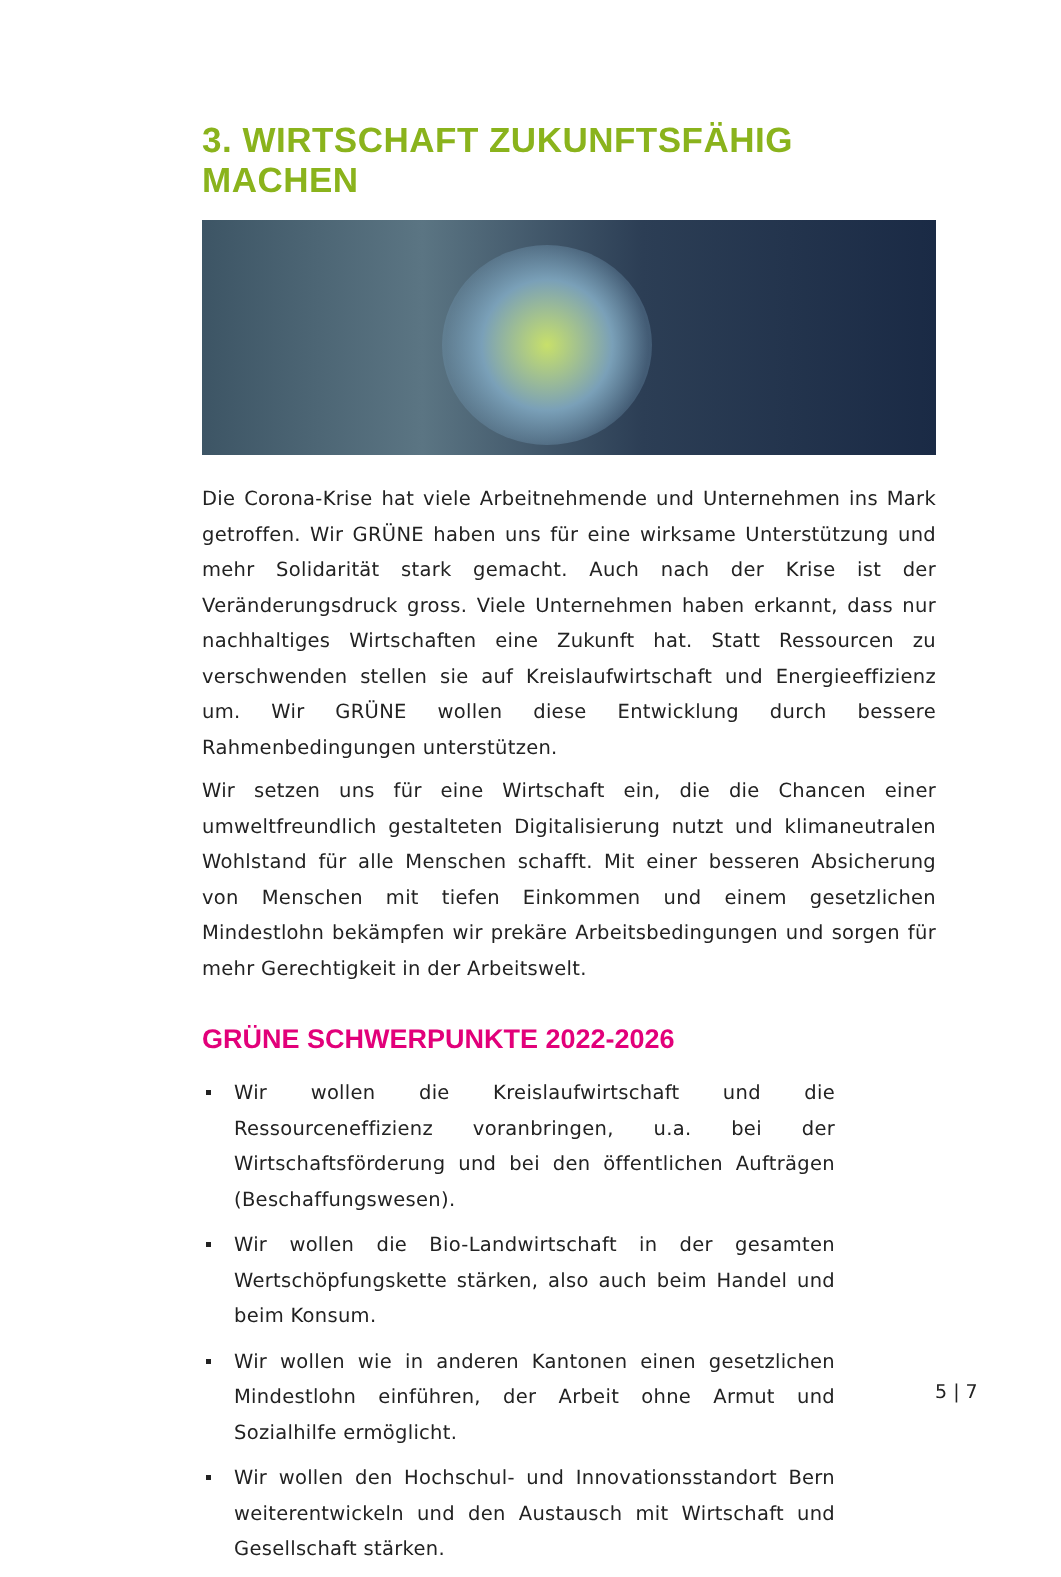3. WIRTSCHAFT ZUKUNFTSFÄHIG MACHEN
Die Corona-Krise hat viele Arbeitnehmende und Unternehmen ins Mark getroffen. Wir GRÜNE haben uns für eine wirksame Unterstützung und mehr Solidarität stark gemacht. Auch nach der Krise ist der Veränderungsdruck gross. Viele Unternehmen haben erkannt, dass nur nachhaltiges Wirtschaften eine Zukunft hat. Statt Ressourcen zu verschwenden stellen sie auf Kreislaufwirtschaft und Energieeffizienz um. Wir GRÜNE wollen diese Entwicklung durch bessere Rahmenbedingungen unterstützen.
Wir setzen uns für eine Wirtschaft ein, die die Chancen einer umweltfreundlich gestalteten Digitalisierung nutzt und klimaneutralen Wohlstand für alle Menschen schafft. Mit einer besseren Absicherung von Menschen mit tiefen Einkommen und einem gesetzlichen Mindestlohn bekämpfen wir prekäre Arbeitsbedingungen und sorgen für mehr Gerechtigkeit in der Arbeitswelt.
GRÜNE SCHWERPUNKTE 2022-2026
Wir wollen die Kreislaufwirtschaft und die Ressourceneffizienz voranbringen, u.a. bei der Wirtschaftsförderung und bei den öffentlichen Aufträgen (Beschaffungswesen).
Wir wollen die Bio-Landwirtschaft in der gesamten Wertschöpfungskette stärken, also auch beim Handel und beim Konsum.
Wir wollen wie in anderen Kantonen einen gesetzlichen Mindestlohn einführen, der Arbeit ohne Armut und Sozialhilfe ermöglicht.
Wir wollen den Hochschul- und Innovationsstandort Bern weiterentwickeln und den Austausch mit Wirtschaft und Gesellschaft stärken.
5 | 7